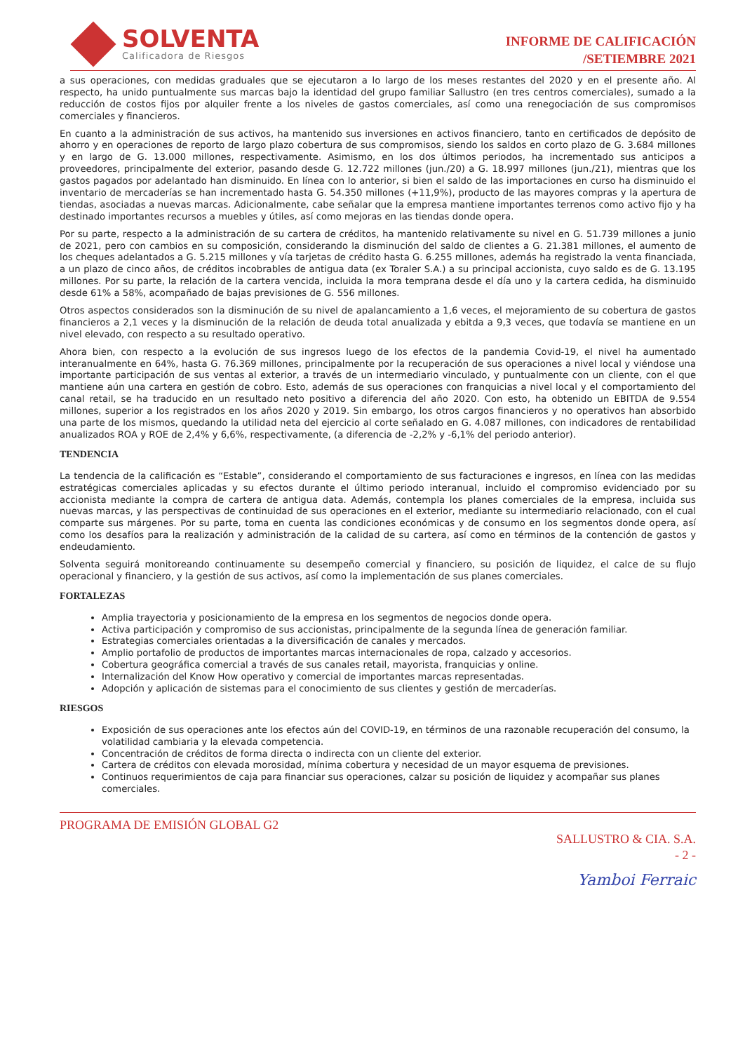SOLVENTA
Calificadora de Riesgos
INFORME DE CALIFICACIÓN
/SETIEMBRE 2021
a sus operaciones, con medidas graduales que se ejecutaron a lo largo de los meses restantes del 2020 y en el presente año. Al respecto, ha unido puntualmente sus marcas bajo la identidad del grupo familiar Sallustro (en tres centros comerciales), sumado a la reducción de costos fijos por alquiler frente a los niveles de gastos comerciales, así como una renegociación de sus compromisos comerciales y financieros.
En cuanto a la administración de sus activos, ha mantenido sus inversiones en activos financiero, tanto en certificados de depósito de ahorro y en operaciones de reporto de largo plazo cobertura de sus compromisos, siendo los saldos en corto plazo de G. 3.684 millones y en largo de G. 13.000 millones, respectivamente. Asimismo, en los dos últimos periodos, ha incrementado sus anticipos a proveedores, principalmente del exterior, pasando desde G. 12.722 millones (jun./20) a G. 18.997 millones (jun./21), mientras que los gastos pagados por adelantado han disminuido. En línea con lo anterior, si bien el saldo de las importaciones en curso ha disminuido el inventario de mercaderías se han incrementado hasta G. 54.350 millones (+11,9%), producto de las mayores compras y la apertura de tiendas, asociadas a nuevas marcas. Adicionalmente, cabe señalar que la empresa mantiene importantes terrenos como activo fijo y ha destinado importantes recursos a muebles y útiles, así como mejoras en las tiendas donde opera.
Por su parte, respecto a la administración de su cartera de créditos, ha mantenido relativamente su nivel en G. 51.739 millones a junio de 2021, pero con cambios en su composición, considerando la disminución del saldo de clientes a G. 21.381 millones, el aumento de los cheques adelantados a G. 5.215 millones y vía tarjetas de crédito hasta G. 6.255 millones, además ha registrado la venta financiada, a un plazo de cinco años, de créditos incobrables de antigua data (ex Toraler S.A.) a su principal accionista, cuyo saldo es de G. 13.195 millones. Por su parte, la relación de la cartera vencida, incluida la mora temprana desde el día uno y la cartera cedida, ha disminuido desde 61% a 58%, acompañado de bajas previsiones de G. 556 millones.
Otros aspectos considerados son la disminución de su nivel de apalancamiento a 1,6 veces, el mejoramiento de su cobertura de gastos financieros a 2,1 veces y la disminución de la relación de deuda total anualizada y ebitda a 9,3 veces, que todavía se mantiene en un nivel elevado, con respecto a su resultado operativo.
Ahora bien, con respecto a la evolución de sus ingresos luego de los efectos de la pandemia Covid-19, el nivel ha aumentado interanualmente en 64%, hasta G. 76.369 millones, principalmente por la recuperación de sus operaciones a nivel local y viéndose una importante participación de sus ventas al exterior, a través de un intermediario vinculado, y puntualmente con un cliente, con el que mantiene aún una cartera en gestión de cobro. Esto, además de sus operaciones con franquicias a nivel local y el comportamiento del canal retail, se ha traducido en un resultado neto positivo a diferencia del año 2020. Con esto, ha obtenido un EBITDA de 9.554 millones, superior a los registrados en los años 2020 y 2019. Sin embargo, los otros cargos financieros y no operativos han absorbido una parte de los mismos, quedando la utilidad neta del ejercicio al corte señalado en G. 4.087 millones, con indicadores de rentabilidad anualizados ROA y ROE de 2,4% y 6,6%, respectivamente, (a diferencia de -2,2% y -6,1% del periodo anterior).
TENDENCIA
La tendencia de la calificación es “Estable”, considerando el comportamiento de sus facturaciones e ingresos, en línea con las medidas estratégicas comerciales aplicadas y su efectos durante el último periodo interanual, incluido el compromiso evidenciado por su accionista mediante la compra de cartera de antigua data. Además, contempla los planes comerciales de la empresa, incluida sus nuevas marcas, y las perspectivas de continuidad de sus operaciones en el exterior, mediante su intermediario relacionado, con el cual comparte sus márgenes. Por su parte, toma en cuenta las condiciones económicas y de consumo en los segmentos donde opera, así como los desafíos para la realización y administración de la calidad de su cartera, así como en términos de la contención de gastos y endeudamiento.
Solventa seguirá monitoreando continuamente su desempeño comercial y financiero, su posición de liquidez, el calce de su flujo operacional y financiero, y la gestión de sus activos, así como la implementación de sus planes comerciales.
FORTALEZAS
Amplia trayectoria y posicionamiento de la empresa en los segmentos de negocios donde opera.
Activa participación y compromiso de sus accionistas, principalmente de la segunda línea de generación familiar.
Estrategias comerciales orientadas a la diversificación de canales y mercados.
Amplio portafolio de productos de importantes marcas internacionales de ropa, calzado y accesorios.
Cobertura geográfica comercial a través de sus canales retail, mayorista, franquicias y online.
Internalización del Know How operativo y comercial de importantes marcas representadas.
Adopción y aplicación de sistemas para el conocimiento de sus clientes y gestión de mercaderías.
RIESGOS
Exposición de sus operaciones ante los efectos aún del COVID-19, en términos de una razonable recuperación del consumo, la volatilidad cambiaria y la elevada competencia.
Concentración de créditos de forma directa o indirecta con un cliente del exterior.
Cartera de créditos con elevada morosidad, mínima cobertura y necesidad de un mayor esquema de previsiones.
Continuos requerimientos de caja para financiar sus operaciones, calzar su posición de liquidez y acompañar sus planes comerciales.
PROGRAMA DE EMISIÓN GLOBAL G2
SALLUSTRO & CIA. S.A.
- 2 -
Yamboi Ferraic